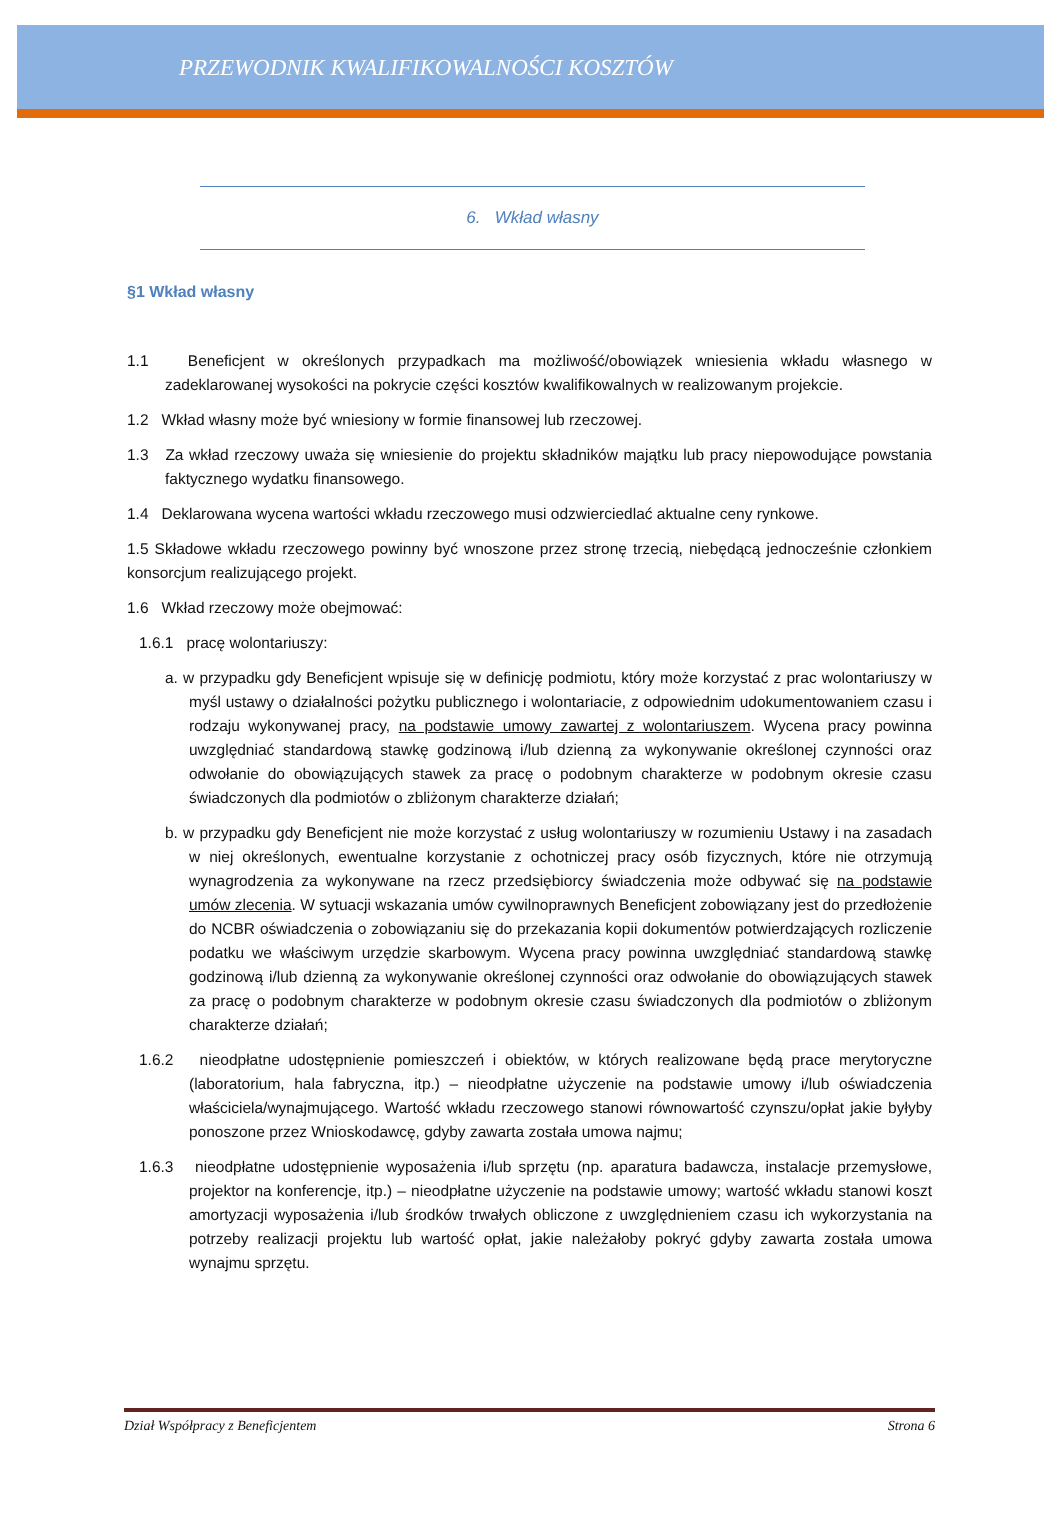PRZEWODNIK KWALIFIKOWALNOŚCI KOSZTÓW
6. Wkład własny
§1 Wkład własny
1.1 Beneficjent w określonych przypadkach ma możliwość/obowiązek wniesienia wkładu własnego w zadeklarowanej wysokości na pokrycie części kosztów kwalifikowalnych w realizowanym projekcie.
1.2 Wkład własny może być wniesiony w formie finansowej lub rzeczowej.
1.3 Za wkład rzeczowy uważa się wniesienie do projektu składników majątku lub pracy niepowodujące powstania faktycznego wydatku finansowego.
1.4 Deklarowana wycena wartości wkładu rzeczowego musi odzwierciedlać aktualne ceny rynkowe.
1.5 Składowe wkładu rzeczowego powinny być wnoszone przez stronę trzecią, niebędącą jednocześnie członkiem konsorcjum realizującego projekt.
1.6 Wkład rzeczowy może obejmować:
1.6.1 pracę wolontariuszy:
a. w przypadku gdy Beneficjent wpisuje się w definicję podmiotu, który może korzystać z prac wolontariuszy w myśl ustawy o działalności pożytku publicznego i wolontariacie, z odpowiednim udokumentowaniem czasu i rodzaju wykonywanej pracy, na podstawie umowy zawartej z wolontariuszem. Wycena pracy powinna uwzględniać standardową stawkę godzinową i/lub dzienną za wykonywanie określonej czynności oraz odwołanie do obowiązujących stawek za pracę o podobnym charakterze w podobnym okresie czasu świadczonych dla podmiotów o zbliżonym charakterze działań;
b. w przypadku gdy Beneficjent nie może korzystać z usług wolontariuszy w rozumieniu Ustawy i na zasadach w niej określonych, ewentualne korzystanie z ochotniczej pracy osób fizycznych, które nie otrzymują wynagrodzenia za wykonywane na rzecz przedsiębiorcy świadczenia może odbywać się na podstawie umów zlecenia. W sytuacji wskazania umów cywilnoprawnych Beneficjent zobowiązany jest do przedłożenie do NCBR oświadczenia o zobowiązaniu się do przekazania kopii dokumentów potwierdzających rozliczenie podatku we właściwym urzędzie skarbowym. Wycena pracy powinna uwzględniać standardową stawkę godzinową i/lub dzienną za wykonywanie określonej czynności oraz odwołanie do obowiązujących stawek za pracę o podobnym charakterze w podobnym okresie czasu świadczonych dla podmiotów o zbliżonym charakterze działań;
1.6.2 nieodpłatne udostępnienie pomieszczeń i obiektów, w których realizowane będą prace merytoryczne (laboratorium, hala fabryczna, itp.) – nieodpłatne użyczenie na podstawie umowy i/lub oświadczenia właściciela/wynajmującego. Wartość wkładu rzeczowego stanowi równowartość czynszu/opłat jakie byłyby ponoszone przez Wnioskodawcę, gdyby zawarta została umowa najmu;
1.6.3 nieodpłatne udostępnienie wyposażenia i/lub sprzętu (np. aparatura badawcza, instalacje przemysłowe, projektor na konferencje, itp.) – nieodpłatne użyczenie na podstawie umowy; wartość wkładu stanowi koszt amortyzacji wyposażenia i/lub środków trwałych obliczone z uwzględnieniem czasu ich wykorzystania na potrzeby realizacji projektu lub wartość opłat, jakie należałoby pokryć gdyby zawarta została umowa wynajmu sprzętu.
Dział Współpracy z Beneficjentem Strona 6